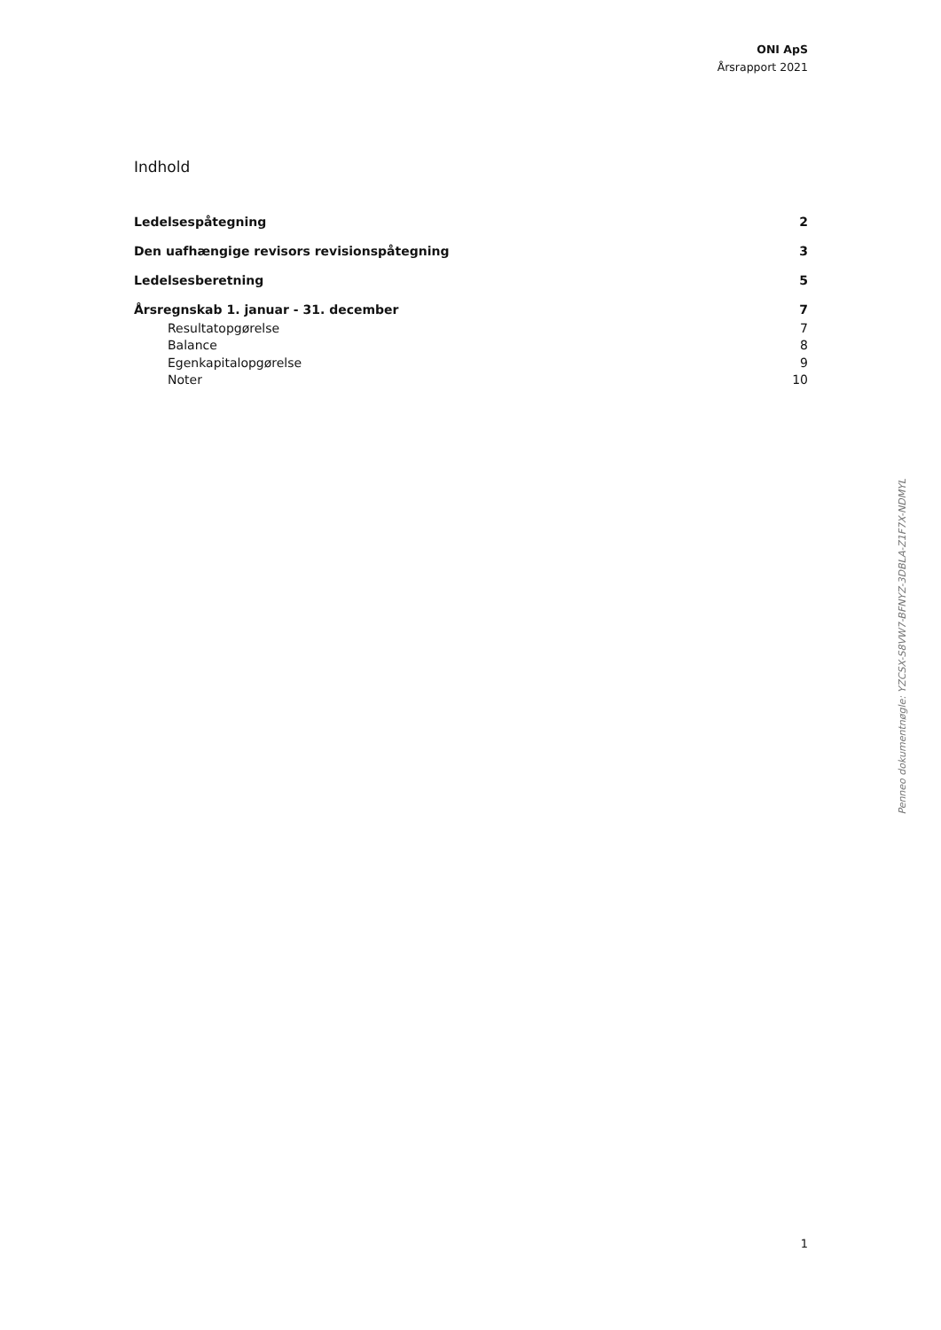ONI ApS
Årsrapport 2021
Indhold
| Ledelsespåtegning | 2 |
| Den uafhængige revisors revisionspåtegning | 3 |
| Ledelsesberetning | 5 |
| Årsregnskab 1. januar - 31. december | 7 |
| Resultatopgørelse | 7 |
| Balance | 8 |
| Egenkapitalopgørelse | 9 |
| Noter | 10 |
1
Penneo dokumentnøgle: YZCSX-S8VW7-BFNYZ-3DBLA-Z1F7X-NDMYL